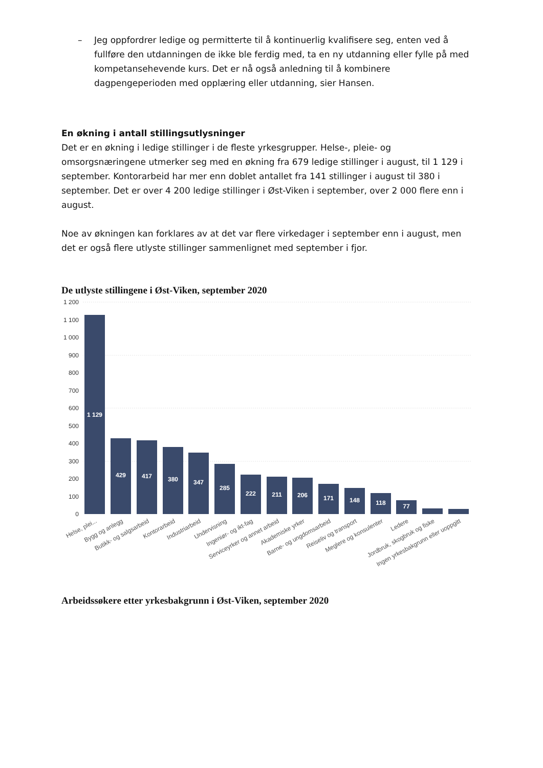– Jeg oppfordrer ledige og permitterte til å kontinuerlig kvalifisere seg, enten ved å fullføre den utdanningen de ikke ble ferdig med, ta en ny utdanning eller fylle på med kompetansehevende kurs. Det er nå også anledning til å kombinere dagpengeperioden med opplæring eller utdanning, sier Hansen.
En økning i antall stillingsutlysninger
Det er en økning i ledige stillinger i de fleste yrkesgrupper. Helse-, pleie- og omsorgsnæringene utmerker seg med en økning fra 679 ledige stillinger i august, til 1 129 i september. Kontorarbeid har mer enn doblet antallet fra 141 stillinger i august til 380 i september. Det er over 4 200 ledige stillinger i Øst-Viken i september, over 2 000 flere enn i august.
Noe av økningen kan forklares av at det var flere virkedager i september enn i august, men det er også flere utlyste stillinger sammenlignet med september i fjor.
De utlyste stillingene i Øst-Viken, september 2020
1 200
1 100
1 000
900
800
700
600
500
400
300
200
100
0
1 129
429
417
380
347
285
222
211
206
171
148
118
77
Helse, plei...
Bygg og anlegg
Butikk- og salgsarbeid
Kontorarbeid
Industriarbeid
Undervisning
Ingeniør- og ikt-fag
Serviceyrker og annet arbeid
Akademiske yrker
Barne- og ungdomsarbeid
Reiseliv og transport
Meglere og konsulenter
Ledere
Jordbruk, skogbruk og fiske
Ingen yrkesbakgrunn eller uoppgitt
Arbeidssøkere etter yrkesbakgrunn i Øst-Viken, september 2020